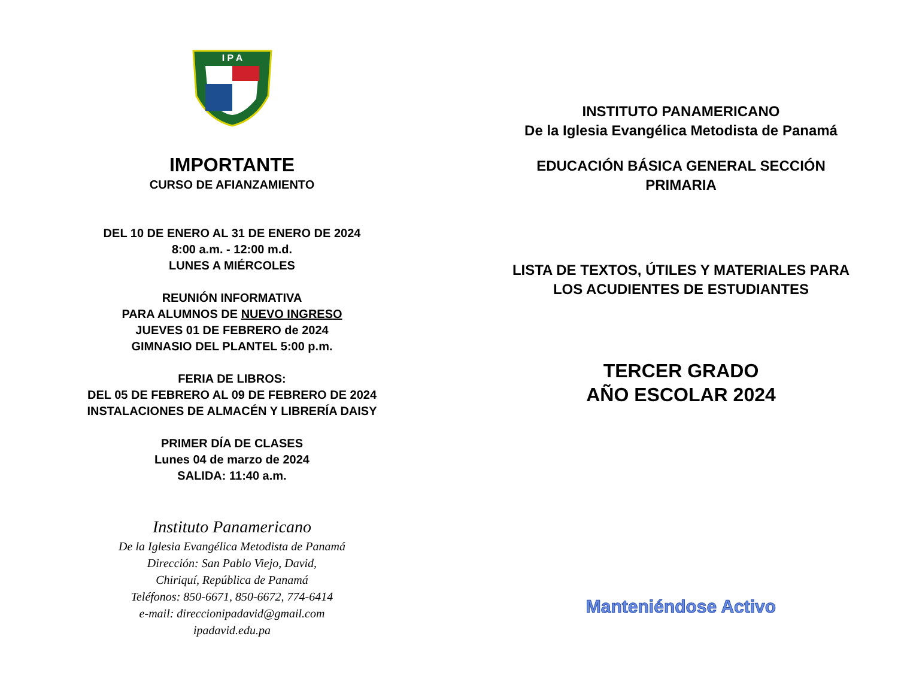I P A
IMPORTANTE
CURSO DE AFIANZAMIENTO
DEL 10 DE ENERO AL 31 DE ENERO DE 2024
8:00 a.m. - 12:00 m.d.
LUNES A MIÉRCOLES
REUNIÓN INFORMATIVA
PARA ALUMNOS DE NUEVO INGRESO
JUEVES 01 DE FEBRERO de 2024
GIMNASIO DEL PLANTEL 5:00 p.m.
FERIA DE LIBROS:
DEL 05 DE FEBRERO AL 09 DE FEBRERO DE 2024
INSTALACIONES DE ALMACÉN Y LIBRERÍA DAISY
PRIMER DÍA DE CLASES
Lunes 04 de marzo de 2024
SALIDA: 11:40 a.m.
Instituto Panamericano
De la Iglesia Evangélica Metodista de Panamá
Dirección: San Pablo Viejo, David,
Chiriquí, República de Panamá
Teléfonos: 850-6671, 850-6672, 774-6414
e-mail: direccionipadavid@gmail.com
ipadavid.edu.pa
INSTITUTO PANAMERICANO
De la Iglesia Evangélica Metodista de Panamá
EDUCACIÓN BÁSICA GENERAL SECCIÓN
PRIMARIA
LISTA DE TEXTOS, ÚTILES Y MATERIALES PARA
LOS ACUDIENTES DE ESTUDIANTES
TERCER GRADO
AÑO ESCOLAR 2024
Manteniéndose Activo